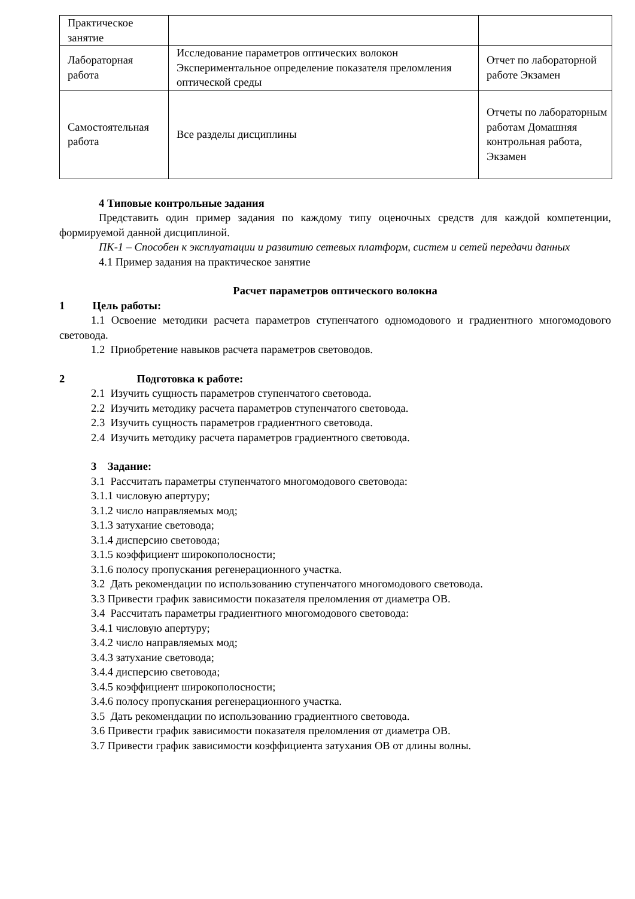| Практическое занятие | | |
| Лабораторная работа | Исследование параметров оптических волокон Экспериментальное определение показателя преломления оптической среды | Отчет по лабораторной работе Экзамен |
| Самостоятельная работа | Все разделы дисциплины | Отчеты по лабораторным работам Домашняя контрольная работа, Экзамен |
4 Типовые контрольные задания
Представить один пример задания по каждому типу оценочных средств для каждой компетенции, формируемой данной дисциплиной.
ПК-1 – Способен к эксплуатации и развитию сетевых платформ, систем и сетей передачи данных
4.1 Пример задания на практическое занятие
Расчет параметров оптического волокна
1 Цель работы:
1.1 Освоение методики расчета параметров ступенчатого одномодового и градиентного многомодового световода.
1.2 Приобретение навыков расчета параметров световодов.
2 Подготовка к работе:
2.1 Изучить сущность параметров ступенчатого световода.
2.2 Изучить методику расчета параметров ступенчатого световода.
2.3 Изучить сущность параметров градиентного световода.
2.4 Изучить методику расчета параметров градиентного световода.
3 Задание:
3.1 Рассчитать параметры ступенчатого многомодового световода:
3.1.1 числовую апертуру;
3.1.2 число направляемых мод;
3.1.3 затухание световода;
3.1.4 дисперсию световода;
3.1.5 коэффициент широкополосности;
3.1.6 полосу пропускания регенерационного участка.
3.2 Дать рекомендации по использованию ступенчатого многомодового световода.
3.3 Привести график зависимости показателя преломления от диаметра ОВ.
3.4 Рассчитать параметры градиентного многомодового световода:
3.4.1 числовую апертуру;
3.4.2 число направляемых мод;
3.4.3 затухание световода;
3.4.4 дисперсию световода;
3.4.5 коэффициент широкополосности;
3.4.6 полосу пропускания регенерационного участка.
3.5 Дать рекомендации по использованию градиентного световода.
3.6 Привести график зависимости показателя преломления от диаметра ОВ.
3.7 Привести график зависимости коэффициента затухания ОВ от длины волны.